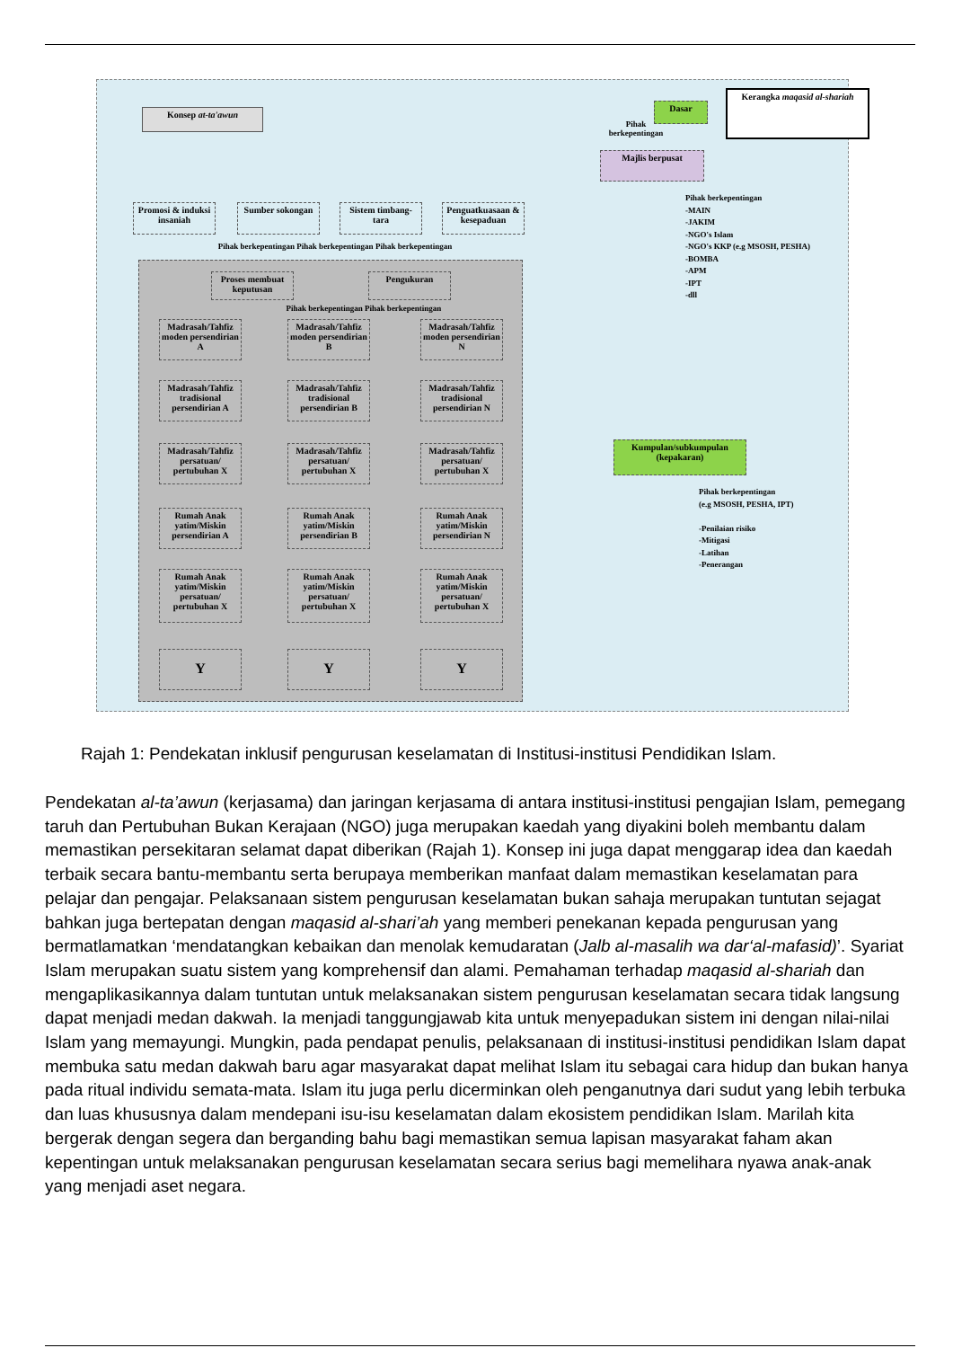Konsep at-ta'awun
Dasar
Kerangka maqasid al-shariah
Majlis berpusat
Pihak berkepentingan
Promosi & induksi insaniah
Sumber sokongan
Sistem timbang-tara
Penguatkuasaan & kesepaduan
Pihak berkepentingan Pihak berkepentingan Pihak berkepentingan
Proses membuat keputusan
Pengukuran
Pihak berkepentingan Pihak berkepentingan
Madrasah/Tahfiz moden persendirian A
Madrasah/Tahfiz moden persendirian B
Madrasah/Tahfiz moden persendirian N
Madrasah/Tahfiz tradisional persendirian A
Madrasah/Tahfiz tradisional persendirian B
Madrasah/Tahfiz tradisional persendirian N
Madrasah/Tahfiz persatuan/ pertubuhan X
Madrasah/Tahfiz persatuan/ pertubuhan X
Madrasah/Tahfiz persatuan/ pertubuhan X
Rumah Anak yatim/Miskin persendirian A
Rumah Anak yatim/Miskin persendirian B
Rumah Anak yatim/Miskin persendirian N
Rumah Anak yatim/Miskin persatuan/ pertubuhan X
Rumah Anak yatim/Miskin persatuan/ pertubuhan X
Rumah Anak yatim/Miskin persatuan/ pertubuhan X
Y Y Y
Pihak berkepentingan
-MAIN
-JAKIM
-NGO's Islam
-NGO's KKP (e.g MSOSH, PESHA)
-BOMBA
-APM
-IPT
-dll
Kumpulan/subkumpulan (kepakaran)
Pihak berkepentingan
(e.g MSOSH, PESHA, IPT)
-Penilaian risiko
-Mitigasi
-Latihan
-Penerangan
Rajah 1: Pendekatan inklusif pengurusan keselamatan di Institusi-institusi Pendidikan Islam.
Pendekatan al-ta’awun (kerjasama) dan jaringan kerjasama di antara institusi-institusi pengajian Islam, pemegang taruh dan Pertubuhan Bukan Kerajaan (NGO) juga merupakan kaedah yang diyakini boleh membantu dalam memastikan persekitaran selamat dapat diberikan (Rajah 1). Konsep ini juga dapat menggarap idea dan kaedah terbaik secara bantu-membantu serta berupaya memberikan manfaat dalam memastikan keselamatan para pelajar dan pengajar. Pelaksanaan sistem pengurusan keselamatan bukan sahaja merupakan tuntutan sejagat bahkan juga bertepatan dengan maqasid al-shari’ah yang memberi penekanan kepada pengurusan yang bermatlamatkan ‘mendatangkan kebaikan dan menolak kemudaratan (Jalb al-masalih wa dar‘al-mafasid)’. Syariat Islam merupakan suatu sistem yang komprehensif dan alami. Pemahaman terhadap maqasid al-shariah dan mengaplikasikannya dalam tuntutan untuk melaksanakan sistem pengurusan keselamatan secara tidak langsung dapat menjadi medan dakwah. Ia menjadi tanggungjawab kita untuk menyepadukan sistem ini dengan nilai-nilai Islam yang memayungi. Mungkin, pada pendapat penulis, pelaksanaan di institusi-institusi pendidikan Islam dapat membuka satu medan dakwah baru agar masyarakat dapat melihat Islam itu sebagai cara hidup dan bukan hanya pada ritual individu semata-mata. Islam itu juga perlu dicerminkan oleh penganutnya dari sudut yang lebih terbuka dan luas khususnya dalam mendepani isu-isu keselamatan dalam ekosistem pendidikan Islam. Marilah kita bergerak dengan segera dan berganding bahu bagi memastikan semua lapisan masyarakat faham akan kepentingan untuk melaksanakan pengurusan keselamatan secara serius bagi memelihara nyawa anak-anak yang menjadi aset negara.